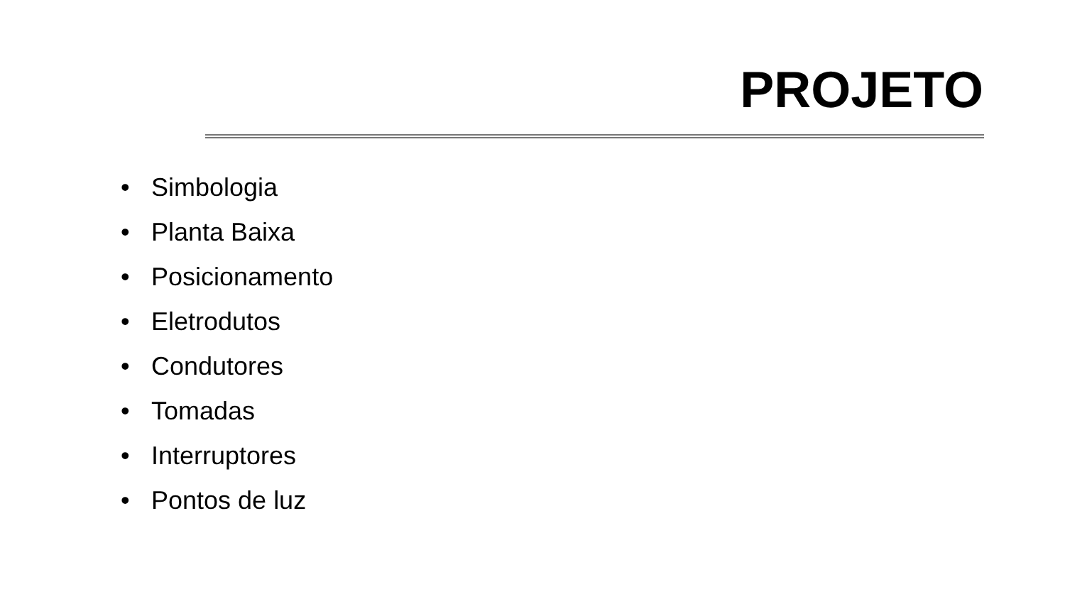PROJETO
• Simbologia
• Planta Baixa
• Posicionamento
• Eletrodutos
• Condutores
• Tomadas
• Interruptores
• Pontos de luz